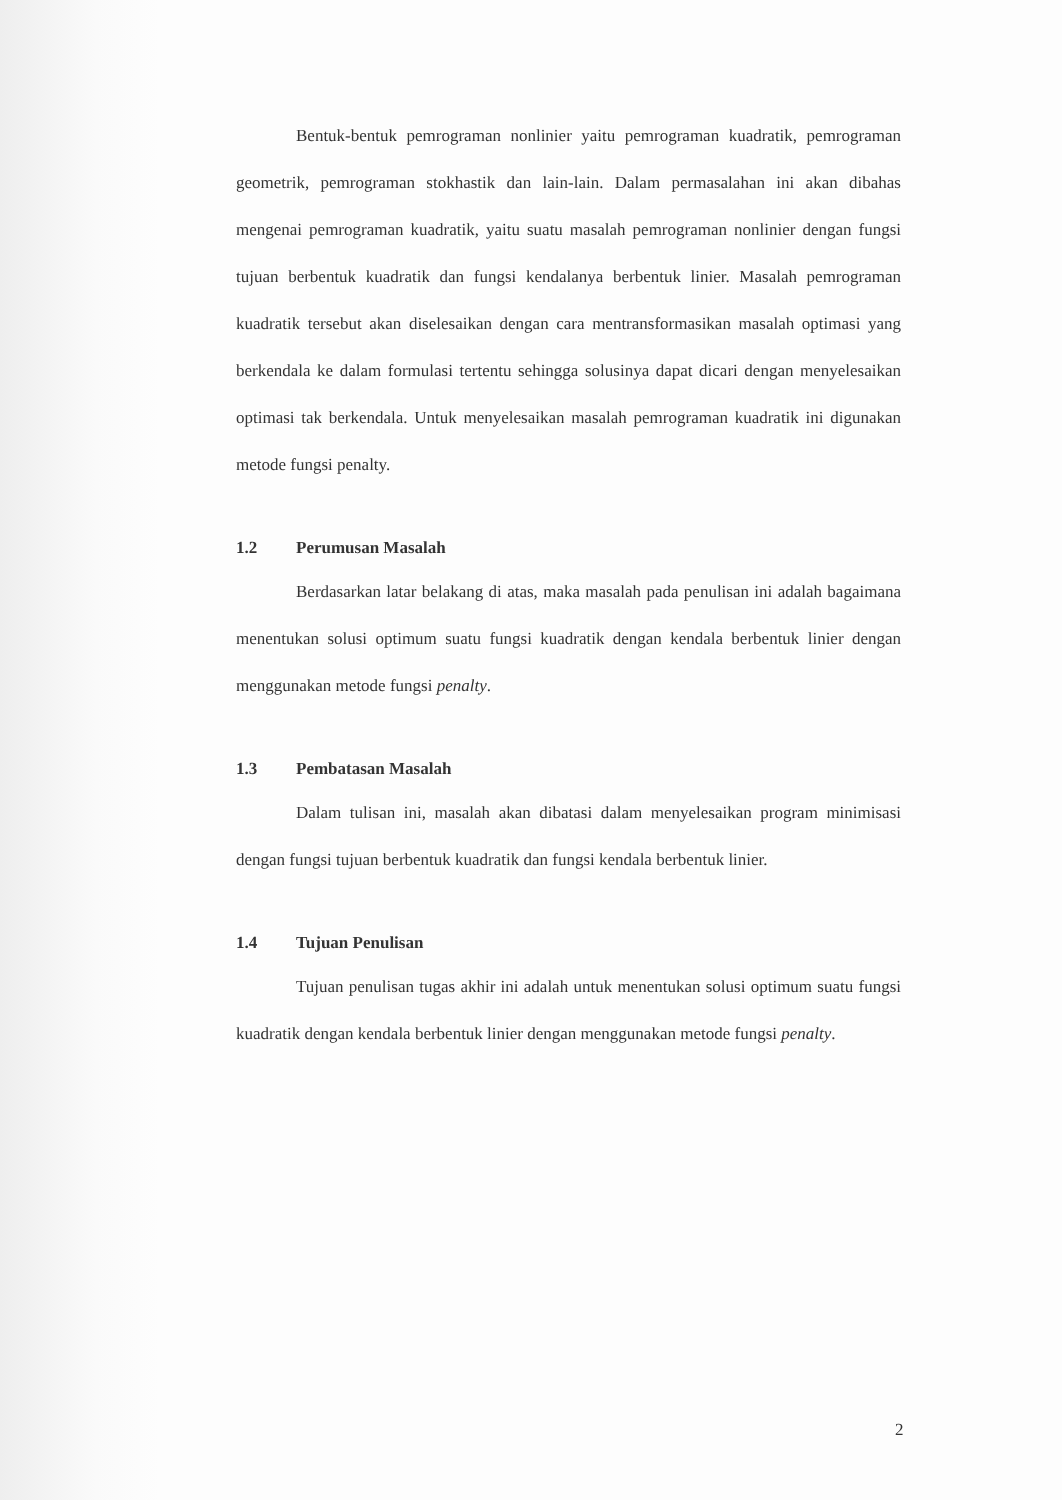Bentuk-bentuk pemrograman nonlinier yaitu pemrograman kuadratik, pemrograman geometrik, pemrograman stokhastik dan lain-lain. Dalam permasalahan ini akan dibahas mengenai pemrograman kuadratik, yaitu suatu masalah pemrograman nonlinier dengan fungsi tujuan berbentuk kuadratik dan fungsi kendalanya berbentuk linier. Masalah pemrograman kuadratik tersebut akan diselesaikan dengan cara mentransformasikan masalah optimasi yang berkendala ke dalam formulasi tertentu sehingga solusinya dapat dicari dengan menyelesaikan optimasi tak berkendala. Untuk menyelesaikan masalah pemrograman kuadratik ini digunakan metode fungsi penalty.
1.2 Perumusan Masalah
Berdasarkan latar belakang di atas, maka masalah pada penulisan ini adalah bagaimana menentukan solusi optimum suatu fungsi kuadratik dengan kendala berbentuk linier dengan menggunakan metode fungsi penalty.
1.3 Pembatasan Masalah
Dalam tulisan ini, masalah akan dibatasi dalam menyelesaikan program minimisasi dengan fungsi tujuan berbentuk kuadratik dan fungsi kendala berbentuk linier.
1.4 Tujuan Penulisan
Tujuan penulisan tugas akhir ini adalah untuk menentukan solusi optimum suatu fungsi kuadratik dengan kendala berbentuk linier dengan menggunakan metode fungsi penalty.
2